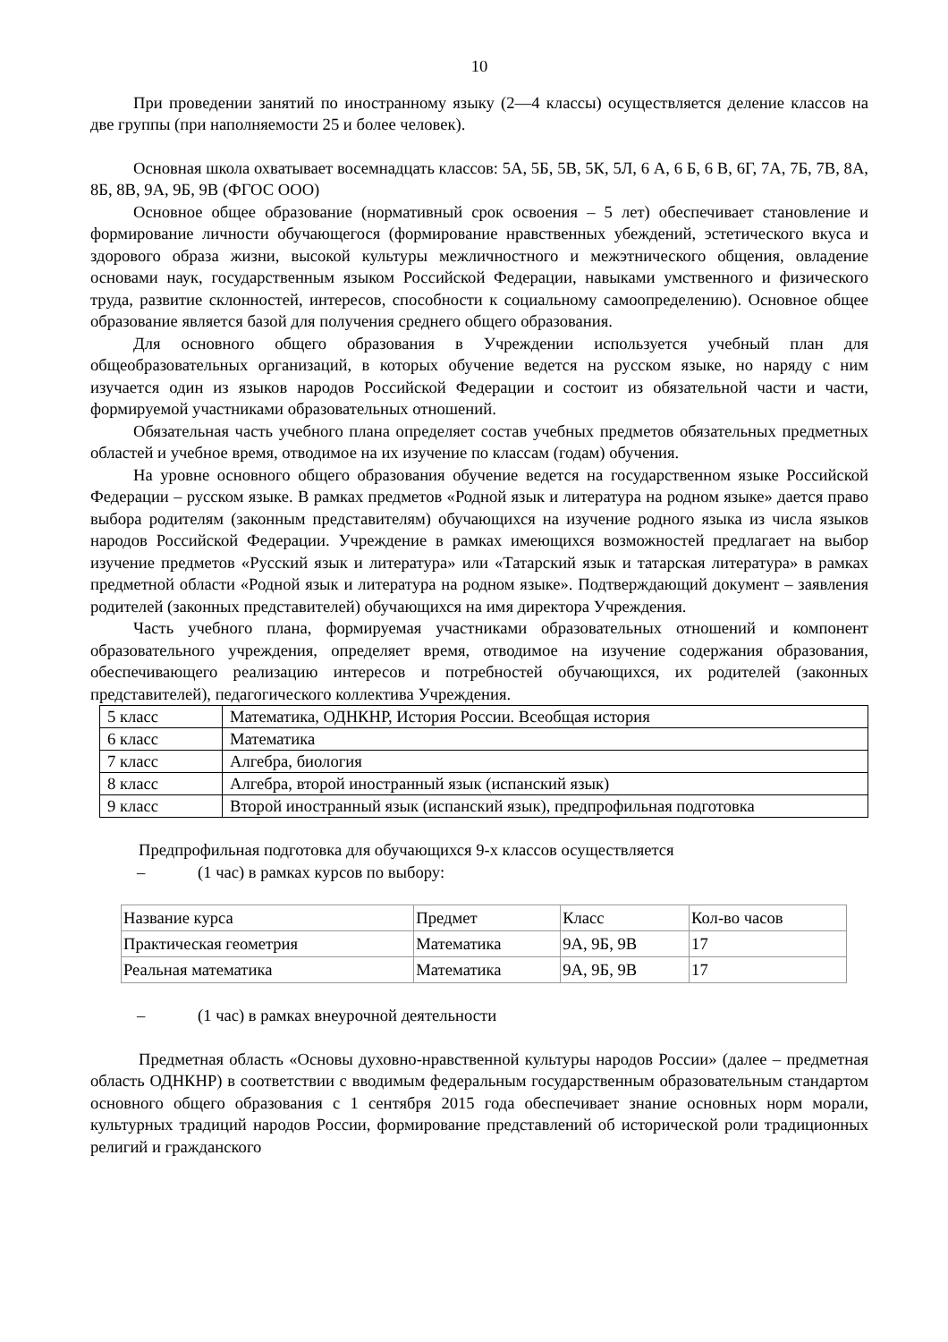10
При проведении занятий по иностранному языку (2—4 классы) осуществляется деление классов на две группы (при наполняемости 25 и более человек).
Основная школа охватывает восемнадцать классов: 5А, 5Б, 5В, 5К, 5Л, 6 А, 6 Б, 6 В, 6Г, 7А, 7Б, 7В, 8А, 8Б, 8В, 9А, 9Б, 9В (ФГОС ООО)
Основное общее образование (нормативный срок освоения – 5 лет) обеспечивает становление и формирование личности обучающегося (формирование нравственных убеждений, эстетического вкуса и здорового образа жизни, высокой культуры межличностного и межэтнического общения, овладение основами наук, государственным языком Российской Федерации, навыками умственного и физического труда, развитие склонностей, интересов, способности к социальному самоопределению). Основное общее образование является базой для получения среднего общего образования.
Для основного общего образования в Учреждении используется учебный план для общеобразовательных организаций, в которых обучение ведется на русском языке, но наряду с ним изучается один из языков народов Российской Федерации и состоит из обязательной части и части, формируемой участниками образовательных отношений.
Обязательная часть учебного плана определяет состав учебных предметов обязательных предметных областей и учебное время, отводимое на их изучение по классам (годам) обучения.
На уровне основного общего образования обучение ведется на государственном языке Российской Федерации – русском языке. В рамках предметов «Родной язык и литература на родном языке» дается право выбора родителям (законным представителям) обучающихся на изучение родного языка из числа языков народов Российской Федерации. Учреждение в рамках имеющихся возможностей предлагает на выбор изучение предметов «Русский язык и литература» или «Татарский язык и татарская литература» в рамках предметной области «Родной язык и литература на родном языке». Подтверждающий документ – заявления родителей (законных представителей) обучающихся на имя директора Учреждения.
Часть учебного плана, формируемая участниками образовательных отношений и компонент образовательного учреждения, определяет время, отводимое на изучение содержания образования, обеспечивающего реализацию интересов и потребностей обучающихся, их родителей (законных представителей), педагогического коллектива Учреждения.
| 5 класс | Математика, ОДНКНР, История России. Всеобщая история |
| 6 класс | Математика |
| 7 класс | Алгебра, биология |
| 8 класс | Алгебра, второй иностранный язык (испанский язык) |
| 9 класс | Второй иностранный язык (испанский язык), предпрофильная подготовка |
Предпрофильная подготовка для обучающихся 9-х классов осуществляется
– (1 час) в рамках курсов по выбору:
| Название курса | Предмет | Класс | Кол-во часов |
| Практическая геометрия | Математика | 9А, 9Б, 9В | 17 |
| Реальная математика | Математика | 9А, 9Б, 9В | 17 |
– (1 час) в рамках внеурочной деятельности
Предметная область «Основы духовно-нравственной культуры народов России» (далее – предметная область ОДНКНР) в соответствии с вводимым федеральным государственным образовательным стандартом основного общего образования с 1 сентября 2015 года обеспечивает знание основных норм морали, культурных традиций народов России, формирование представлений об исторической роли традиционных религий и гражданского